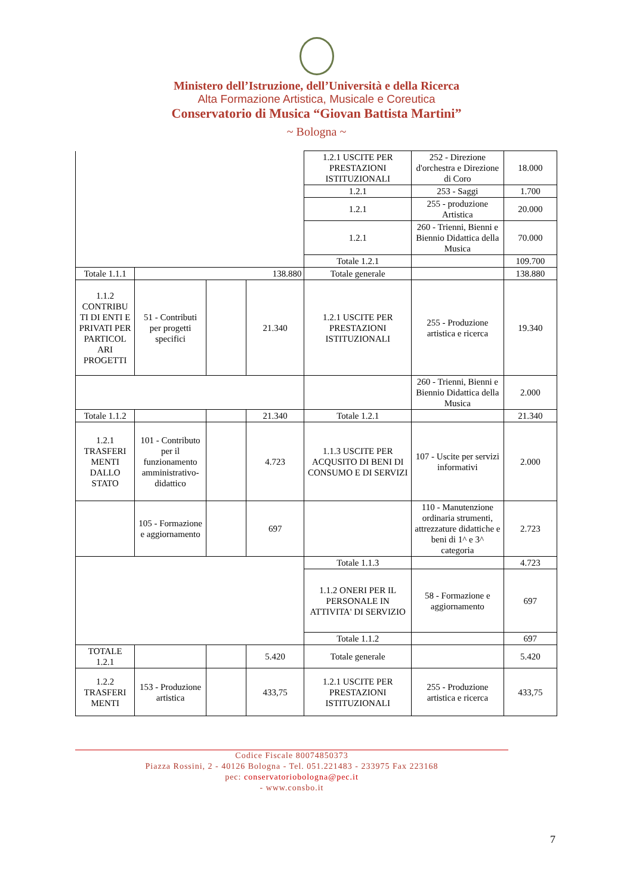Ministero dell’Istruzione, dell’Università e della Ricerca
Alta Formazione Artistica, Musicale e Coreutica
Conservatorio di Musica “Giovan Battista Martini”
~ Bologna ~
| | | | | 1.2.1 USCITE PER PRESTAZIONI ISTITUZIONALI | 252 - Direzione d'orchestra e Direzione di Coro | 18.000 |
| | | | | 1.2.1 | 253 - Saggi | 1.700 |
| | | | | 1.2.1 | 255 - produzione Artistica | 20.000 |
| | | | | 1.2.1 | 260 - Trienni, Bienni e Biennio Didattica della Musica | 70.000 |
| | | | | Totale 1.2.1 | | 109.700 |
| Totale 1.1.1 | 138.880 | | | Totale generale | | 138.880 |
| 1.1.2 CONTRIBU TI DI ENTI E PRIVATI PER PARTICOL ARI PROGETTI | 51 - Contributi per progetti specifici | | 21.340 | 1.2.1 USCITE PER PRESTAZIONI ISTITUZIONALI | 255 - Produzione artistica e ricerca | 19.340 |
| | | | | | 260 - Trienni, Bienni e Biennio Didattica della Musica | 2.000 |
| Totale 1.1.2 | | | 21.340 | Totale 1.2.1 | | 21.340 |
| 1.2.1 TRASFERI MENTI DALLO STATO | 101 - Contributo per il funzionamento amministrativo-didattico | | 4.723 | 1.1.3 USCITE PER ACQUSITO DI BENI DI CONSUMO E DI SERVIZI | 107 - Uscite per servizi informativi | 2.000 |
| | 105 - Formazione e aggiornamento | | 697 | | 110 - Manutenzione ordinaria strumenti, attrezzature didattiche e beni di 1^ e 3^ categoria | 2.723 |
| | | | | Totale 1.1.3 | | 4.723 |
| | | | | 1.1.2 ONERI PER IL PERSONALE IN ATTIVITA' DI SERVIZIO | 58 - Formazione e aggiornamento | 697 |
| | | | | Totale 1.1.2 | | 697 |
| TOTALE 1.2.1 | | | 5.420 | Totale generale | | 5.420 |
| 1.2.2 TRASFERI MENTI | 153 - Produzione artistica | | 433,75 | 1.2.1 USCITE PER PRESTAZIONI ISTITUZIONALI | 255 - Produzione artistica e ricerca | 433,75 |
Codice Fiscale 80074850373
Piazza Rossini, 2 - 40126 Bologna - Tel. 051.221483 - 233975 Fax 223168
pec: conservatoriobologna@pec.it
- www.consbo.it
7